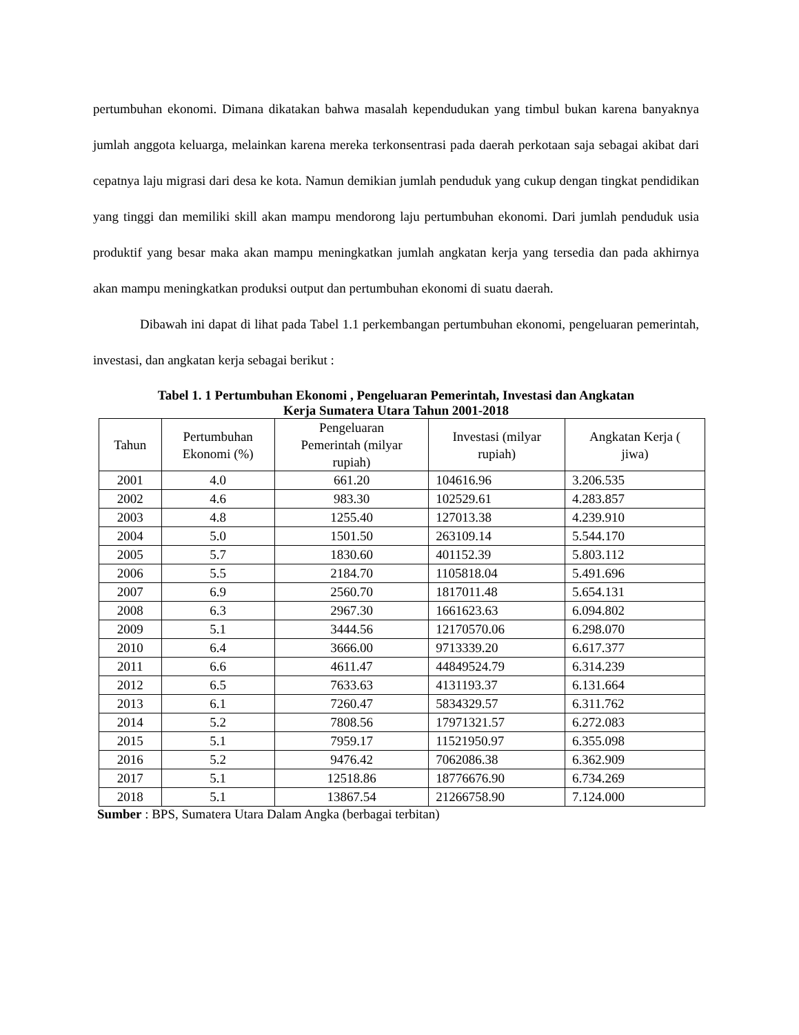pertumbuhan ekonomi. Dimana dikatakan bahwa masalah kependudukan yang timbul bukan karena banyaknya jumlah anggota keluarga, melainkan karena mereka terkonsentrasi pada daerah perkotaan saja sebagai akibat dari cepatnya laju migrasi dari desa ke kota. Namun demikian jumlah penduduk yang cukup dengan tingkat pendidikan yang tinggi dan memiliki skill akan mampu mendorong laju pertumbuhan ekonomi. Dari jumlah penduduk usia produktif yang besar maka akan mampu meningkatkan jumlah angkatan kerja yang tersedia dan pada akhirnya akan mampu meningkatkan produksi output dan pertumbuhan ekonomi di suatu daerah.
Dibawah ini dapat di lihat pada Tabel 1.1 perkembangan pertumbuhan ekonomi, pengeluaran pemerintah, investasi, dan angkatan kerja sebagai berikut :
Tabel 1. 1 Pertumbuhan Ekonomi , Pengeluaran Pemerintah, Investasi dan Angkatan
Kerja Sumatera Utara Tahun 2001-2018
| Tahun | Pertumbuhan Ekonomi (%) | Pengeluaran Pemerintah (milyar rupiah) | Investasi (milyar rupiah) | Angkatan Kerja ( jiwa) |
| --- | --- | --- | --- | --- |
| 2001 | 4.0 | 661.20 | 104616.96 | 3.206.535 |
| 2002 | 4.6 | 983.30 | 102529.61 | 4.283.857 |
| 2003 | 4.8 | 1255.40 | 127013.38 | 4.239.910 |
| 2004 | 5.0 | 1501.50 | 263109.14 | 5.544.170 |
| 2005 | 5.7 | 1830.60 | 401152.39 | 5.803.112 |
| 2006 | 5.5 | 2184.70 | 1105818.04 | 5.491.696 |
| 2007 | 6.9 | 2560.70 | 1817011.48 | 5.654.131 |
| 2008 | 6.3 | 2967.30 | 1661623.63 | 6.094.802 |
| 2009 | 5.1 | 3444.56 | 12170570.06 | 6.298.070 |
| 2010 | 6.4 | 3666.00 | 9713339.20 | 6.617.377 |
| 2011 | 6.6 | 4611.47 | 44849524.79 | 6.314.239 |
| 2012 | 6.5 | 7633.63 | 4131193.37 | 6.131.664 |
| 2013 | 6.1 | 7260.47 | 5834329.57 | 6.311.762 |
| 2014 | 5.2 | 7808.56 | 17971321.57 | 6.272.083 |
| 2015 | 5.1 | 7959.17 | 11521950.97 | 6.355.098 |
| 2016 | 5.2 | 9476.42 | 7062086.38 | 6.362.909 |
| 2017 | 5.1 | 12518.86 | 18776676.90 | 6.734.269 |
| 2018 | 5.1 | 13867.54 | 21266758.90 | 7.124.000 |
Sumber : BPS, Sumatera Utara Dalam Angka (berbagai terbitan)